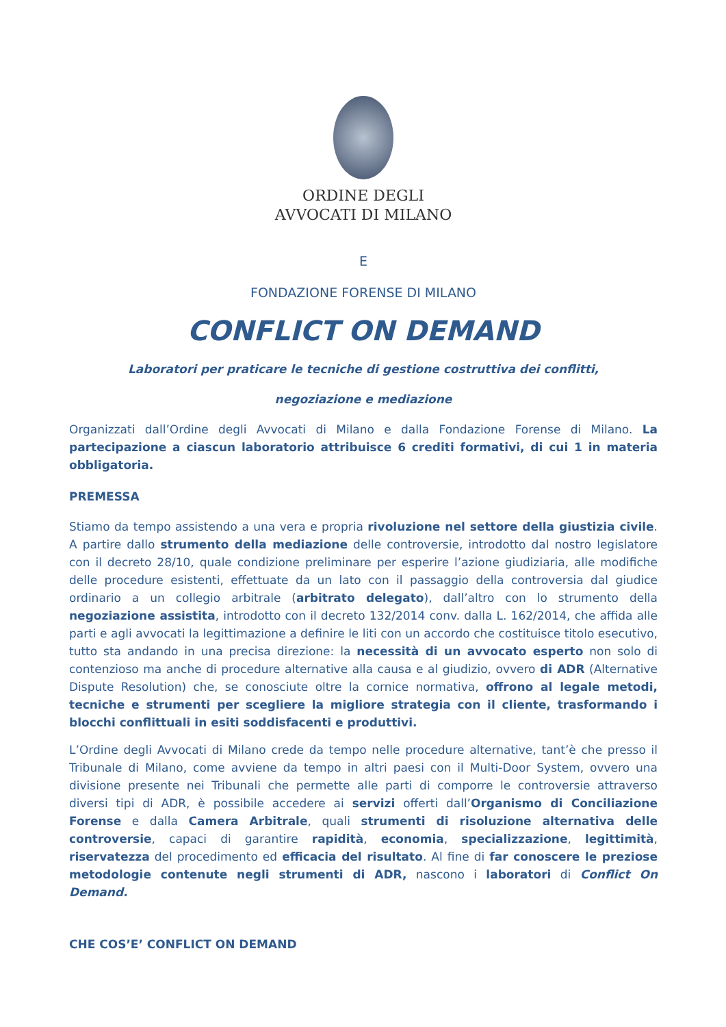ORDINE DEGLI
AVVOCATI DI MILANO
E
FONDAZIONE FORENSE DI MILANO
CONFLICT ON DEMAND
Laboratori per praticare le tecniche di gestione costruttiva dei conflitti,
negoziazione e mediazione
Organizzati dall’Ordine degli Avvocati di Milano e dalla Fondazione Forense di Milano. La partecipazione a ciascun laboratorio attribuisce 6 crediti formativi, di cui 1 in materia obbligatoria.
PREMESSA
Stiamo da tempo assistendo a una vera e propria rivoluzione nel settore della giustizia civile. A partire dallo strumento della mediazione delle controversie, introdotto dal nostro legislatore con il decreto 28/10, quale condizione preliminare per esperire l’azione giudiziaria, alle modifiche delle procedure esistenti, effettuate da un lato con il passaggio della controversia dal giudice ordinario a un collegio arbitrale (arbitrato delegato), dall’altro con lo strumento della negoziazione assistita, introdotto con il decreto 132/2014 conv. dalla L. 162/2014, che affida alle parti e agli avvocati la legittimazione a definire le liti con un accordo che costituisce titolo esecutivo, tutto sta andando in una precisa direzione: la necessità di un avvocato esperto non solo di contenzioso ma anche di procedure alternative alla causa e al giudizio, ovvero di ADR (Alternative Dispute Resolution) che, se conosciute oltre la cornice normativa, offrono al legale metodi, tecniche e strumenti per scegliere la migliore strategia con il cliente, trasformando i blocchi conflittuali in esiti soddisfacenti e produttivi.
L’Ordine degli Avvocati di Milano crede da tempo nelle procedure alternative, tant’è che presso il Tribunale di Milano, come avviene da tempo in altri paesi con il Multi-Door System, ovvero una divisione presente nei Tribunali che permette alle parti di comporre le controversie attraverso diversi tipi di ADR, è possibile accedere ai servizi offerti dall’Organismo di Conciliazione Forense e dalla Camera Arbitrale, quali strumenti di risoluzione alternativa delle controversie, capaci di garantire rapidità, economia, specializzazione, legittimità, riservatezza del procedimento ed efficacia del risultato. Al fine di far conoscere le preziose metodologie contenute negli strumenti di ADR, nascono i laboratori di Conflict On Demand.
CHE COS’E’ CONFLICT ON DEMAND